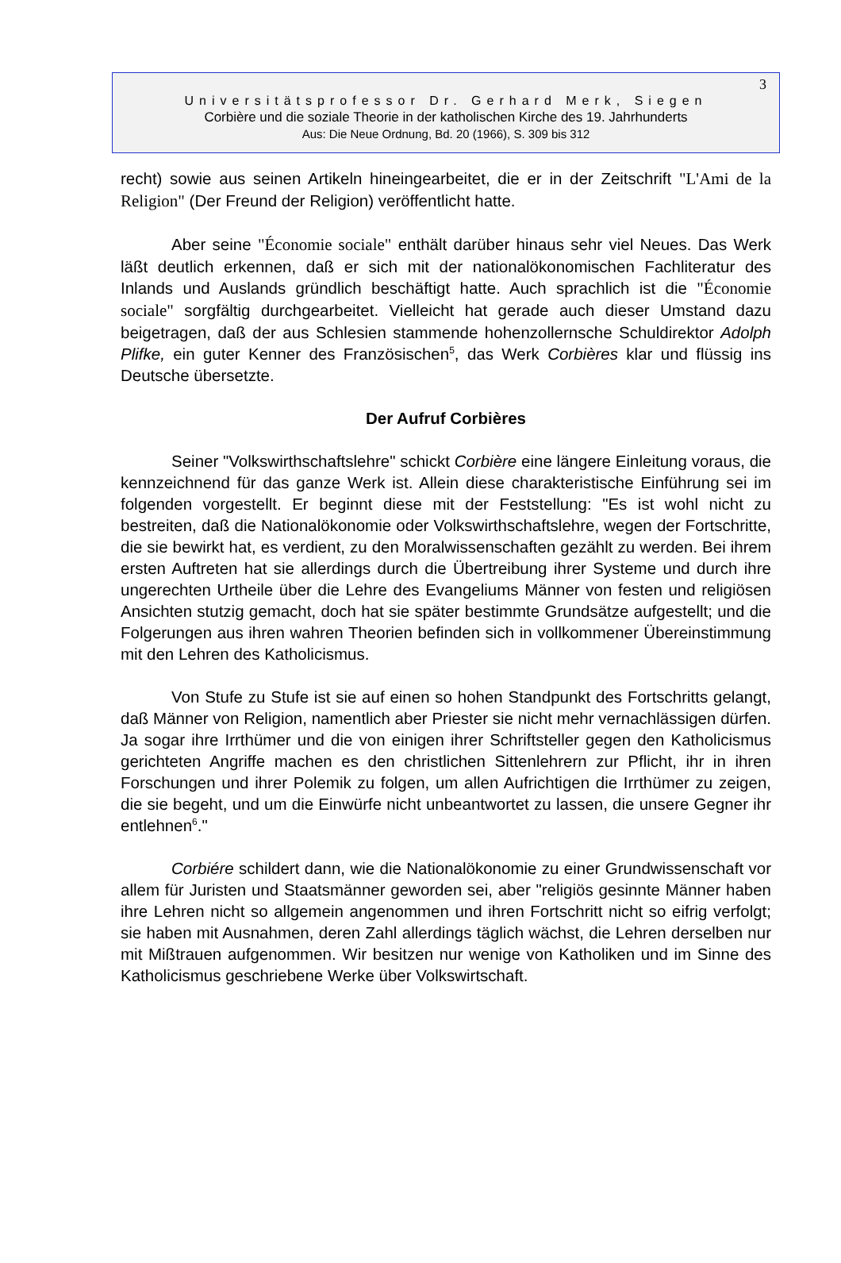3
Universitätsprofessor Dr. Gerhard Merk, Siegen
Corbière und die soziale Theorie in der katholischen Kirche des 19. Jahrhunderts
Aus: Die Neue Ordnung, Bd. 20 (1966), S. 309 bis 312
recht) sowie aus seinen Artikeln hineingearbeitet, die er in der Zeitschrift "L'Ami de la Religion" (Der Freund der Religion) veröffentlicht hatte.
Aber seine "Économie sociale" enthält darüber hinaus sehr viel Neues. Das Werk läßt deutlich erkennen, daß er sich mit der nationalökonomischen Fachliteratur des Inlands und Auslands gründlich beschäftigt hatte. Auch sprachlich ist die "Économie sociale" sorgfältig durchgearbeitet. Vielleicht hat gerade auch dieser Umstand dazu beigetragen, daß der aus Schlesien stammende hohenzollernsche Schuldirektor Adolph Plifke, ein guter Kenner des Französischen<sup>5</sup>, das Werk Corbières klar und flüssig ins Deutsche übersetzte.
Der Aufruf Corbières
Seiner "Volkswirthschaftslehre" schickt Corbière eine längere Einleitung voraus, die kennzeichnend für das ganze Werk ist. Allein diese charakteristische Einführung sei im folgenden vorgestellt. Er beginnt diese mit der Feststellung: "Es ist wohl nicht zu bestreiten, daß die Nationalökonomie oder Volkswirthschaftslehre, wegen der Fortschritte, die sie bewirkt hat, es verdient, zu den Moralwissenschaften gezählt zu werden. Bei ihrem ersten Auftreten hat sie allerdings durch die Übertreibung ihrer Systeme und durch ihre ungerechten Urtheile über die Lehre des Evangeliums Männer von festen und religiösen Ansichten stutzig gemacht, doch hat sie später bestimmte Grundsätze aufgestellt; und die Folgerungen aus ihren wahren Theorien befinden sich in vollkommener Übereinstimmung mit den Lehren des Katholicismus.
Von Stufe zu Stufe ist sie auf einen so hohen Standpunkt des Fortschritts gelangt, daß Männer von Religion, namentlich aber Priester sie nicht mehr vernachlässigen dürfen. Ja sogar ihre Irrthümer und die von einigen ihrer Schriftsteller gegen den Katholicismus gerichteten Angriffe machen es den christlichen Sittenlehrern zur Pflicht, ihr in ihren Forschungen und ihrer Polemik zu folgen, um allen Aufrichtigen die Irrthümer zu zeigen, die sie begeht, und um die Einwürfe nicht unbeantwortet zu lassen, die unsere Gegner ihr entlehnen<sup>6</sup>."
Corbiére schildert dann, wie die Nationalökonomie zu einer Grundwissenschaft vor allem für Juristen und Staatsmänner geworden sei, aber "religiös gesinnte Männer haben ihre Lehren nicht so allgemein angenommen und ihren Fortschritt nicht so eifrig verfolgt; sie haben mit Ausnahmen, deren Zahl allerdings täglich wächst, die Lehren derselben nur mit Mißtrauen aufgenommen. Wir besitzen nur wenige von Katholiken und im Sinne des Katholicismus geschriebene Werke über Volkswirtschaft.